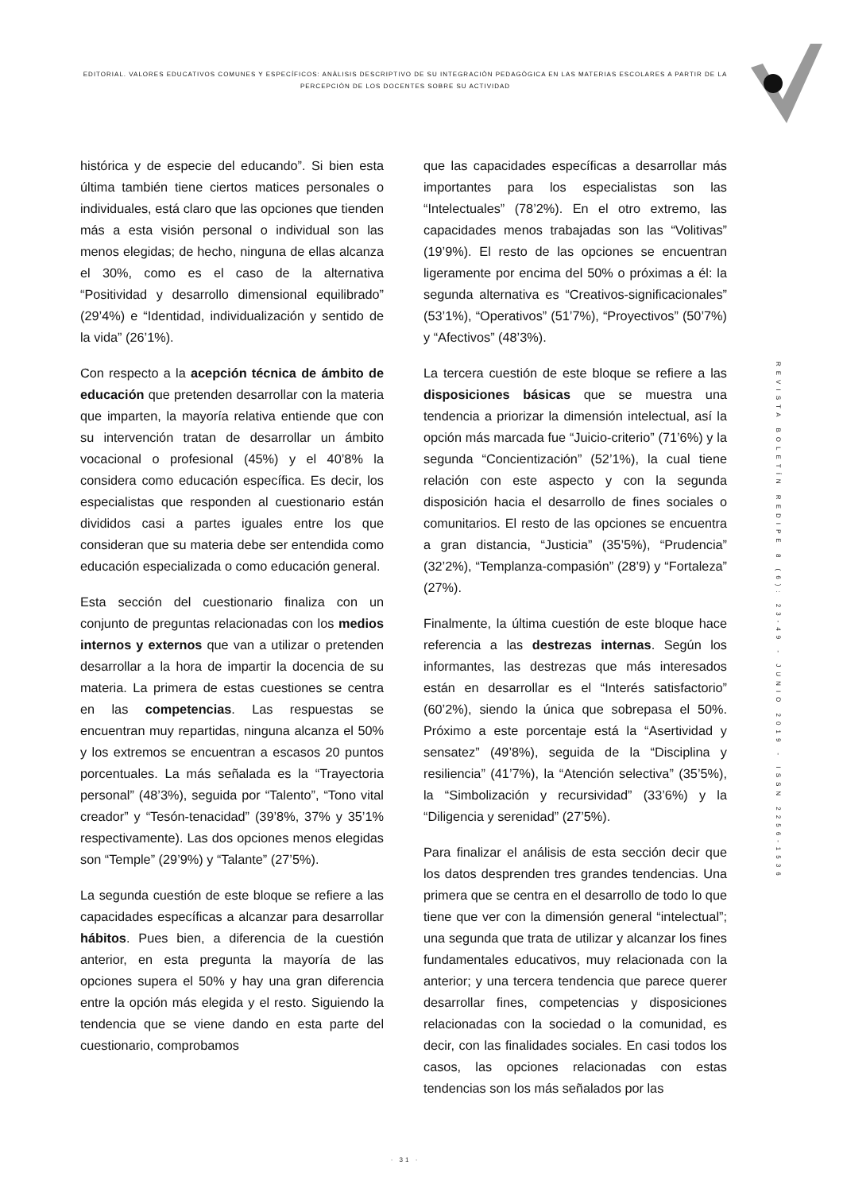EDITORIAL. VALORES EDUCATIVOS COMUNES Y ESPECÍFICOS: ANÀLISIS DESCRIPTIVO DE SU INTEGRACIÒN PEDAGÒGICA EN LAS MATERIAS ESCOLARES A PARTIR DE LA PERCEPCIÒN DE LOS DOCENTES SOBRE SU ACTIVIDAD
histórica y de especie del educando”. Si bien esta última también tiene ciertos matices personales o individuales, está claro que las opciones que tienden más a esta visión personal o individual son las menos elegidas; de hecho, ninguna de ellas alcanza el 30%, como es el caso de la alternativa “Positividad y desarrollo dimensional equilibrado” (29’4%) e “Identidad, individualización y sentido de la vida” (26’1%).
Con respecto a la acepción técnica de ámbito de educación que pretenden desarrollar con la materia que imparten, la mayoría relativa entiende que con su intervención tratan de desarrollar un ámbito vocacional o profesional (45%) y el 40’8% la considera como educación específica. Es decir, los especialistas que responden al cuestionario están divididos casi a partes iguales entre los que consideran que su materia debe ser entendida como educación especializada o como educación general.
Esta sección del cuestionario finaliza con un conjunto de preguntas relacionadas con los medios internos y externos que van a utilizar o pretenden desarrollar a la hora de impartir la docencia de su materia. La primera de estas cuestiones se centra en las competencias. Las respuestas se encuentran muy repartidas, ninguna alcanza el 50% y los extremos se encuentran a escasos 20 puntos porcentuales. La más señalada es la “Trayectoria personal” (48’3%), seguida por “Talento”, “Tono vital creador” y “Tesón-tenacidad” (39’8%, 37% y 35’1% respectivamente). Las dos opciones menos elegidas son “Temple” (29’9%) y “Talante” (27’5%).
La segunda cuestión de este bloque se refiere a las capacidades específicas a alcanzar para desarrollar hábitos. Pues bien, a diferencia de la cuestión anterior, en esta pregunta la mayoría de las opciones supera el 50% y hay una gran diferencia entre la opción más elegida y el resto. Siguiendo la tendencia que se viene dando en esta parte del cuestionario, comprobamos
que las capacidades específicas a desarrollar más importantes para los especialistas son las “Intelectuales” (78’2%). En el otro extremo, las capacidades menos trabajadas son las “Volitivas” (19’9%). El resto de las opciones se encuentran ligeramente por encima del 50% o próximas a él: la segunda alternativa es “Creativos-significacionales” (53’1%), “Operativos” (51’7%), “Proyectivos” (50’7%) y “Afectivos” (48’3%).
La tercera cuestión de este bloque se refiere a las disposiciones básicas que se muestra una tendencia a priorizar la dimensión intelectual, así la opción más marcada fue “Juicio-criterio” (71’6%) y la segunda “Concientización” (52’1%), la cual tiene relación con este aspecto y con la segunda disposición hacia el desarrollo de fines sociales o comunitarios. El resto de las opciones se encuentra a gran distancia, “Justicia” (35’5%), “Prudencia” (32’2%), “Templanza-compasión” (28’9) y “Fortaleza” (27%).
Finalmente, la última cuestión de este bloque hace referencia a las destrezas internas. Según los informantes, las destrezas que más interesados están en desarrollar es el “Interés satisfactorio” (60’2%), siendo la única que sobrepasa el 50%. Próximo a este porcentaje está la “Asertividad y sensatez” (49’8%), seguida de la “Disciplina y resiliencia” (41’7%), la “Atención selectiva” (35’5%), la “Simbolización y recursividad” (33’6%) y la “Diligencia y serenidad” (27’5%).
Para finalizar el análisis de esta sección decir que los datos desprenden tres grandes tendencias. Una primera que se centra en el desarrollo de todo lo que tiene que ver con la dimensión general “intelectual”; una segunda que trata de utilizar y alcanzar los fines fundamentales educativos, muy relacionada con la anterior; y una tercera tendencia que parece querer desarrollar fines, competencias y disposiciones relacionadas con la sociedad o la comunidad, es decir, con las finalidades sociales. En casi todos los casos, las opciones relacionadas con estas tendencias son los más señalados por las
REVISTA BOLETÍN REDIPE 8 (6): 23-49 - JUNIO 2019 - ISSN 2256-1536
· 31 ·